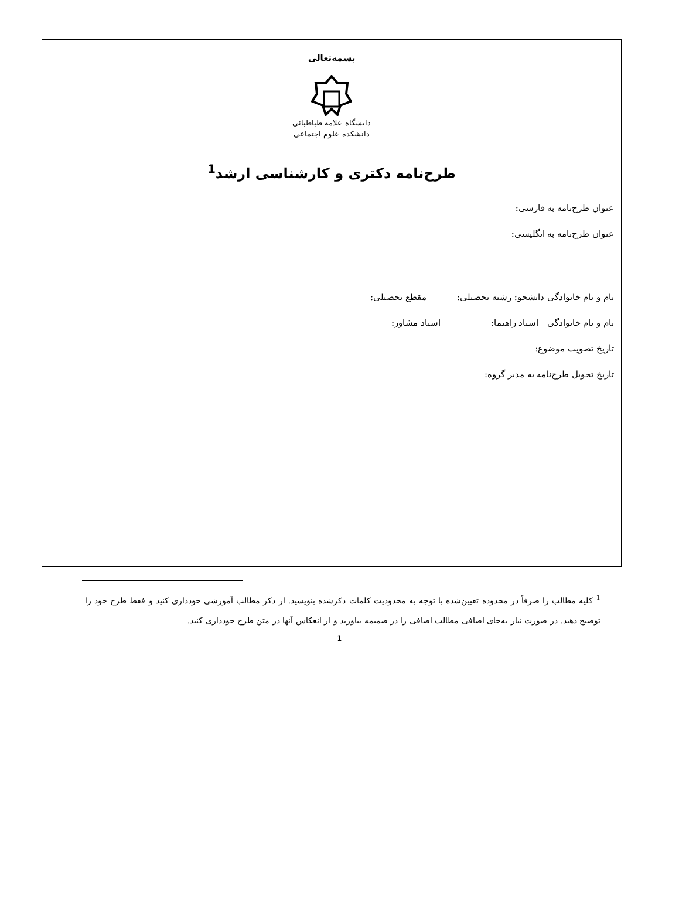بسمه‌تعالی
دانشگاه علامه طباطبائی
دانشکده علوم اجتماعی
طرح‌نامه دکتری و کارشناسی ارشد<sup>1</sup>
عنوان طرح‌نامه به فارسی:
عنوان طرح‌نامه به انگلیسی:
نام و نام خانوادگی دانشجو: رشته تحصیلی: مقطع تحصیلی:
نام و نام خانوادگی استاد راهنما: استاد مشاور:
تاریخ تصویب موضوع:
تاریخ تحویل طرح‌نامه به مدیر گروه:
<sup>1</sup> کلیه مطالب را صرفاً در محدوده تعیین‌شده با توجه به محدودیت کلمات ذکرشده بنویسید. از ذکر مطالب آموزشی خودداری کنید و فقط طرح خود را توضیح دهید. در صورت نیاز به‌جای اضافی مطالب اضافی را در ضمیمه بیاورید و از انعکاس آنها در متن طرح خودداری کنید.
1